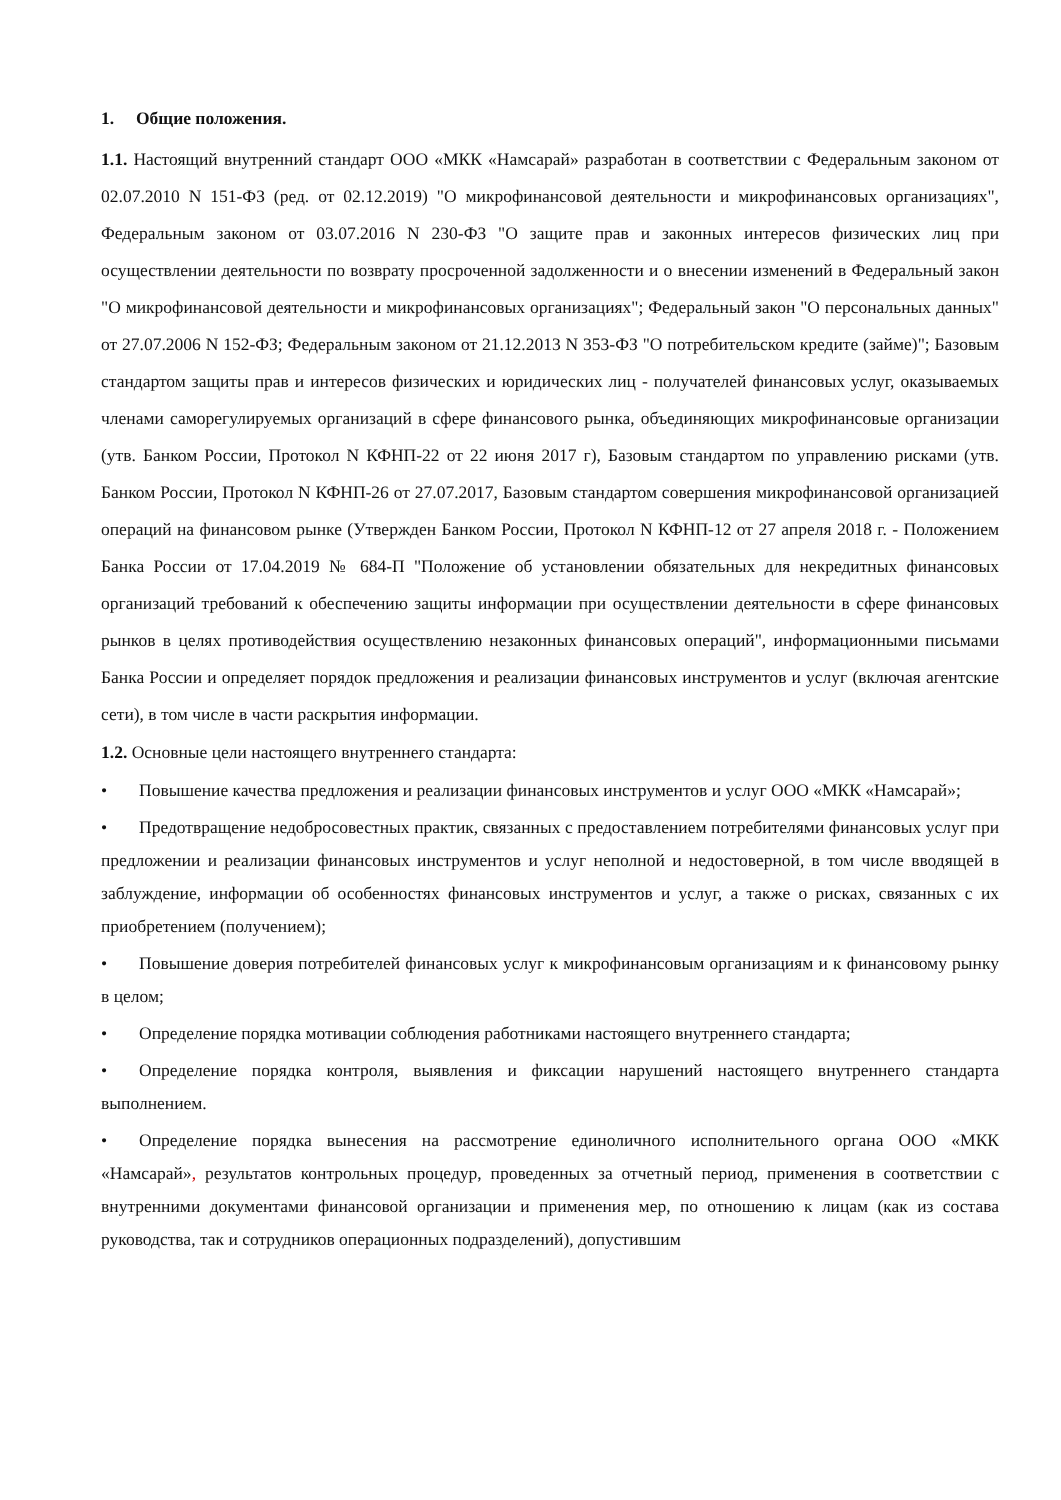1. Общие положения.
1.1. Настоящий внутренний стандарт ООО «МКК «Намсарай» разработан в соответствии с Федеральным законом от 02.07.2010 N 151-ФЗ (ред. от 02.12.2019) "О микрофинансовой деятельности и микрофинансовых организациях", Федеральным законом от 03.07.2016 N 230-ФЗ "О защите прав и законных интересов физических лиц при осуществлении деятельности по возврату просроченной задолженности и о внесении изменений в Федеральный закон "О микрофинансовой деятельности и микрофинансовых организациях"; Федеральный закон "О персональных данных" от 27.07.2006 N 152-ФЗ; Федеральным законом от 21.12.2013 N 353-ФЗ "О потребительском кредите (займе)"; Базовым стандартом защиты прав и интересов физических и юридических лиц - получателей финансовых услуг, оказываемых членами саморегулируемых организаций в сфере финансового рынка, объединяющих микрофинансовые организации (утв. Банком России, Протокол N КФНП-22 от 22 июня 2017 г), Базовым стандартом по управлению рисками (утв. Банком России, Протокол N КФНП-26 от 27.07.2017, Базовым стандартом совершения микрофинансовой организацией операций на финансовом рынке (Утвержден Банком России, Протокол N КФНП-12 от 27 апреля 2018 г. - Положением Банка России от 17.04.2019 № 684-П "Положение об установлении обязательных для некредитных финансовых организаций требований к обеспечению защиты информации при осуществлении деятельности в сфере финансовых рынков в целях противодействия осуществлению незаконных финансовых операций", информационными письмами Банка России и определяет порядок предложения и реализации финансовых инструментов и услуг (включая агентские сети), в том числе в части раскрытия информации.
1.2. Основные цели настоящего внутреннего стандарта:
• Повышение качества предложения и реализации финансовых инструментов и услуг ООО «МКК «Намсарай»;
• Предотвращение недобросовестных практик, связанных с предоставлением потребителями финансовых услуг при предложении и реализации финансовых инструментов и услуг неполной и недостоверной, в том числе вводящей в заблуждение, информации об особенностях финансовых инструментов и услуг, а также о рисках, связанных с их приобретением (получением);
• Повышение доверия потребителей финансовых услуг к микрофинансовым организациям и к финансовому рынку в целом;
• Определение порядка мотивации соблюдения работниками настоящего внутреннего стандарта;
• Определение порядка контроля, выявления и фиксации нарушений настоящего внутреннего стандарта выполнением.
• Определение порядка вынесения на рассмотрение единоличного исполнительного органа ООО «МКК «Намсарай», результатов контрольных процедур, проведенных за отчетный период, применения в соответствии с внутренними документами финансовой организации и применения мер, по отношению к лицам (как из состава руководства, так и сотрудников операционных подразделений), допустившим